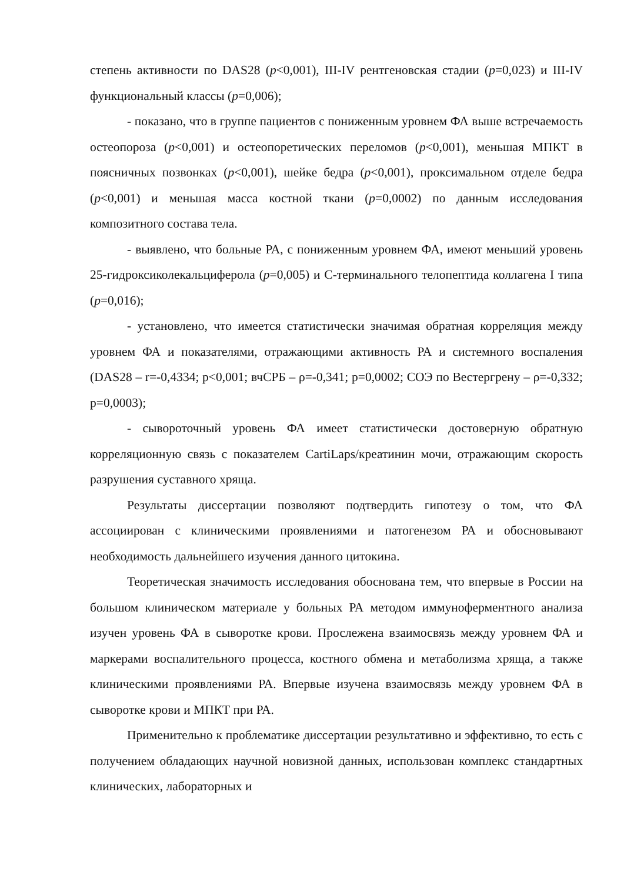степень активности по DAS28 (p<0,001), III-IV рентгеновская стадии (p=0,023) и III-IV функциональный классы (p=0,006);
- показано, что в группе пациентов с пониженным уровнем ФА выше встречаемость остеопороза (p<0,001) и остеопоретических переломов (p<0,001), меньшая МПКТ в поясничных позвонках (p<0,001), шейке бедра (p<0,001), проксимальном отделе бедра (p<0,001) и меньшая масса костной ткани (p=0,0002) по данным исследования композитного состава тела.
- выявлено, что больные РА, с пониженным уровнем ФА, имеют меньший уровень 25-гидроксиколекальциферола (p=0,005) и С-терминального телопептида коллагена I типа (p=0,016);
- установлено, что имеется статистически значимая обратная корреляция между уровнем ФА и показателями, отражающими активность РА и системного воспаления (DAS28 – r=-0,4334; p<0,001; вчСРБ – ρ=-0,341; p=0,0002; СОЭ по Вестергрену – ρ=-0,332; p=0,0003);
- сывороточный уровень ФА имеет статистически достоверную обратную корреляционную связь с показателем CartiLaps/креатинин мочи, отражающим скорость разрушения суставного хряща.
Результаты диссертации позволяют подтвердить гипотезу о том, что ФА ассоциирован с клиническими проявлениями и патогенезом РА и обосновывают необходимость дальнейшего изучения данного цитокина.
Теоретическая значимость исследования обоснована тем, что впервые в России на большом клиническом материале у больных РА методом иммуноферментного анализа изучен уровень ФА в сыворотке крови. Прослежена взаимосвязь между уровнем ФА и маркерами воспалительного процесса, костного обмена и метаболизма хряща, а также клиническими проявлениями РА. Впервые изучена взаимосвязь между уровнем ФА в сыворотке крови и МПКТ при РА.
Применительно к проблематике диссертации результативно и эффективно, то есть с получением обладающих научной новизной данных, использован комплекс стандартных клинических, лабораторных и